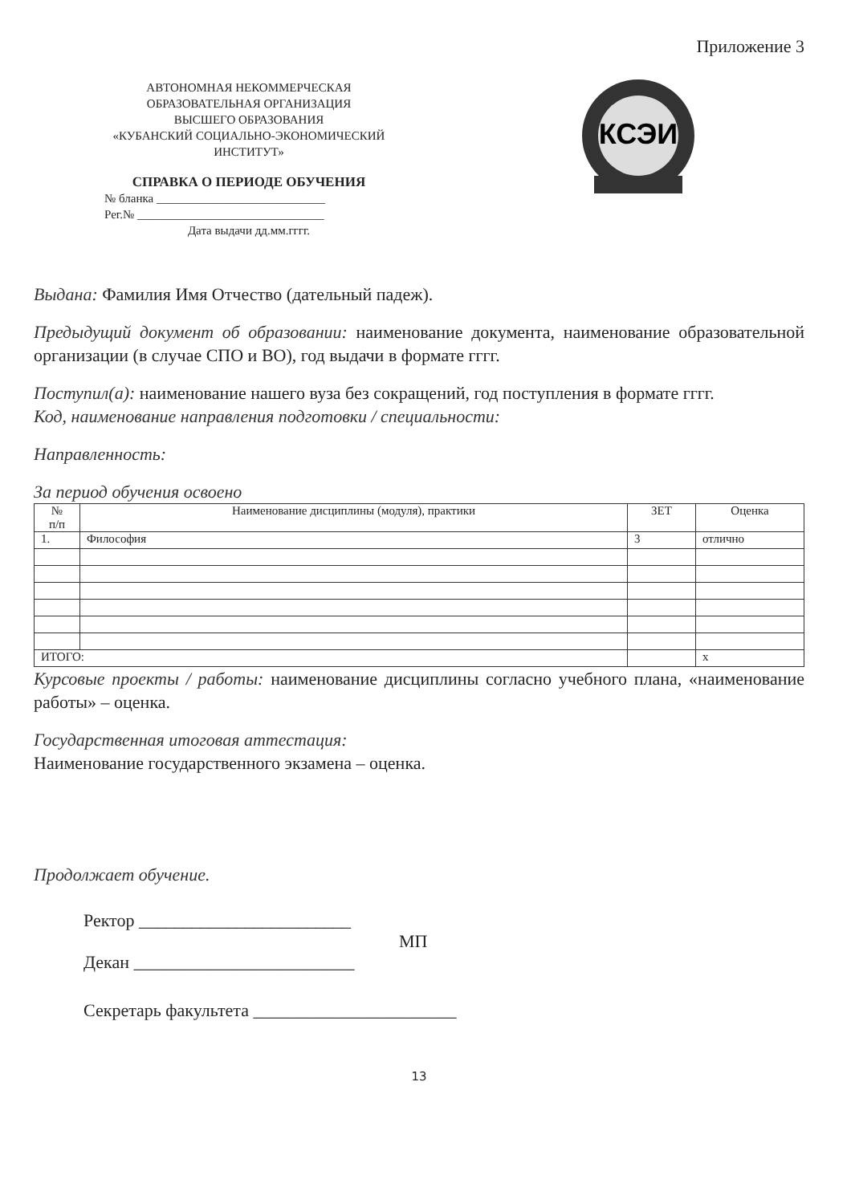Приложение 3
АВТОНОМНАЯ НЕКОММЕРЧЕСКАЯ
ОБРАЗОВАТЕЛЬНАЯ ОРГАНИЗАЦИЯ
ВЫСШЕГО ОБРАЗОВАНИЯ
«КУБАНСКИЙ СОЦИАЛЬНО-ЭКОНОМИЧЕСКИЙ ИНСТИТУТ»
СПРАВКА О ПЕРИОДЕ ОБУЧЕНИЯ
№ бланка ____________________________
Рег.№ _______________________________
Дата выдачи дд.мм.гггг.
КСЭИ
Выдана: Фамилия Имя Отчество (дательный падеж).
Предыдущий документ об образовании: наименование документа, наименование образовательной организации (в случае СПО и ВО), год выдачи в формате гггг.
Поступил(а): наименование нашего вуза без сокращений, год поступления в формате гггг.
Код, наименование направления подготовки / специальности:
Направленность:
За период обучения освоено
| № п/п | Наименование дисциплины (модуля), практики | ЗЕТ | Оценка |
| --- | --- | --- | --- |
| 1. | Философия | 3 | отлично |
| ИТОГО: | | | x |
Курсовые проекты / работы: наименование дисциплины согласно учебного плана, «наименование работы» – оценка.
Государственная итоговая аттестация:
Наименование государственного экзамена – оценка.
Продолжает обучение.
Ректор ________________________
МП
Декан _________________________
Секретарь факультета _______________________
13